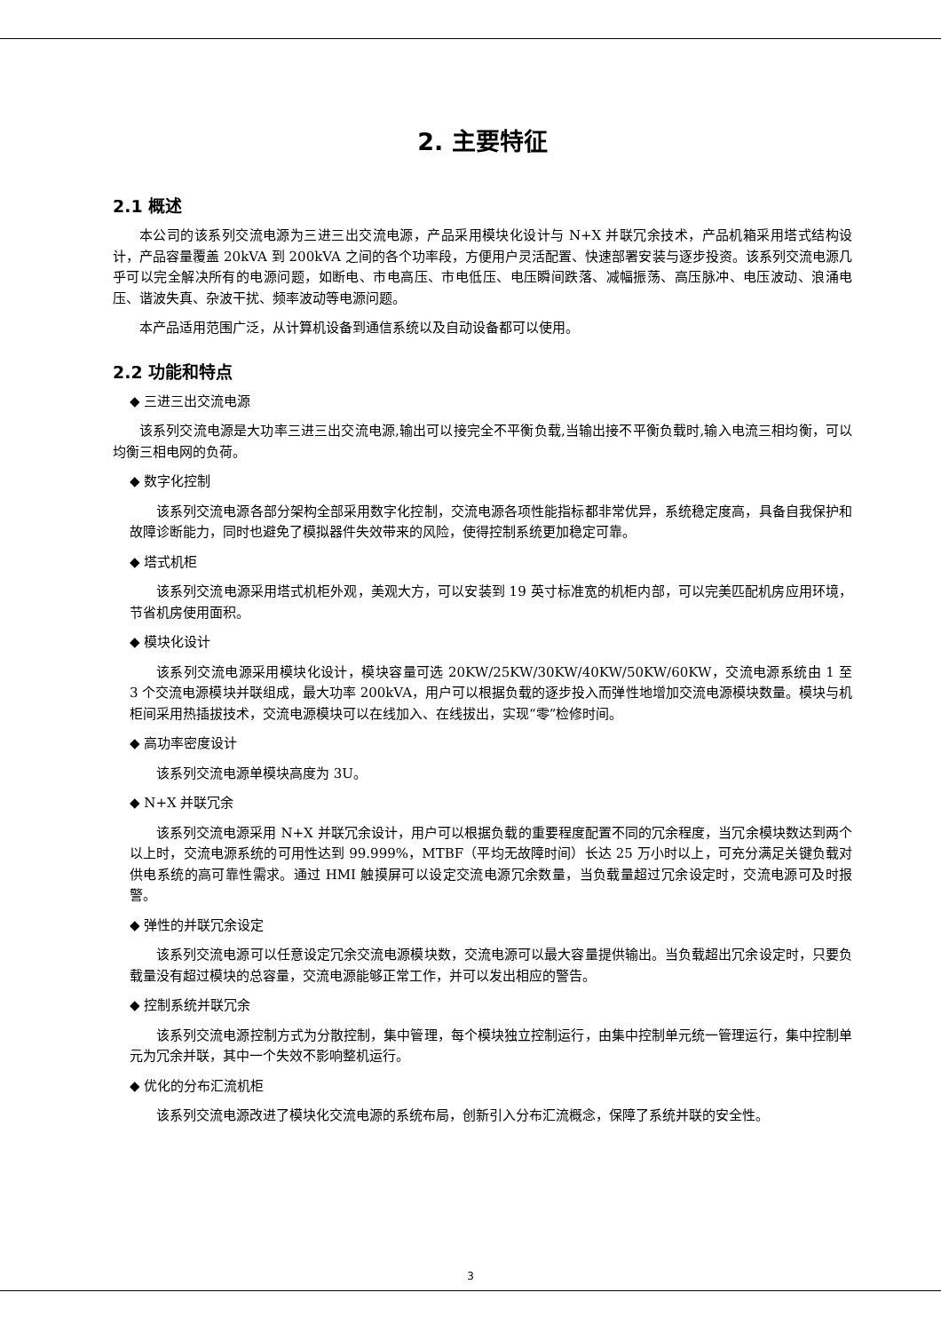2. 主要特征
2.1 概述
本公司的该系列交流电源为三进三出交流电源，产品采用模块化设计与 N+X 并联冗余技术，产品机箱采用塔式结构设计，产品容量覆盖 20kVA 到 200kVA 之间的各个功率段，方便用户灵活配置、快速部署安装与逐步投资。该系列交流电源几乎可以完全解决所有的电源问题，如断电、市电高压、市电低压、电压瞬间跌落、减幅振荡、高压脉冲、电压波动、浪涌电压、谐波失真、杂波干扰、频率波动等电源问题。
本产品适用范围广泛，从计算机设备到通信系统以及自动设备都可以使用。
2.2 功能和特点
◆ 三进三出交流电源
该系列交流电源是大功率三进三出交流电源,输出可以接完全不平衡负载,当输出接不平衡负载时,输入电流三相均衡，可以均衡三相电网的负荷。
◆ 数字化控制
该系列交流电源各部分架构全部采用数字化控制，交流电源各项性能指标都非常优异，系统稳定度高，具备自我保护和故障诊断能力，同时也避免了模拟器件失效带来的风险，使得控制系统更加稳定可靠。
◆ 塔式机柜
该系列交流电源采用塔式机柜外观，美观大方，可以安装到 19 英寸标准宽的机柜内部，可以完美匹配机房应用环境，节省机房使用面积。
◆ 模块化设计
该系列交流电源采用模块化设计，模块容量可选 20KW/25KW/30KW/40KW/50KW/60KW，交流电源系统由 1 至 3 个交流电源模块并联组成，最大功率 200kVA，用户可以根据负载的逐步投入而弹性地增加交流电源模块数量。模块与机柜间采用热插拔技术，交流电源模块可以在线加入、在线拔出，实现“零”检修时间。
◆ 高功率密度设计
该系列交流电源单模块高度为 3U。
◆ N+X 并联冗余
该系列交流电源采用 N+X 并联冗余设计，用户可以根据负载的重要程度配置不同的冗余程度，当冗余模块数达到两个以上时，交流电源系统的可用性达到 99.999%，MTBF（平均无故障时间）长达 25 万小时以上，可充分满足关键负载对供电系统的高可靠性需求。通过 HMI 触摸屏可以设定交流电源冗余数量，当负载量超过冗余设定时，交流电源可及时报警。
◆ 弹性的并联冗余设定
该系列交流电源可以任意设定冗余交流电源模块数，交流电源可以最大容量提供输出。当负载超出冗余设定时，只要负载量没有超过模块的总容量，交流电源能够正常工作，并可以发出相应的警告。
◆ 控制系统并联冗余
该系列交流电源控制方式为分散控制，集中管理，每个模块独立控制运行，由集中控制单元统一管理运行，集中控制单元为冗余并联，其中一个失效不影响整机运行。
◆ 优化的分布汇流机柜
该系列交流电源改进了模块化交流电源的系统布局，创新引入分布汇流概念，保障了系统并联的安全性。
3